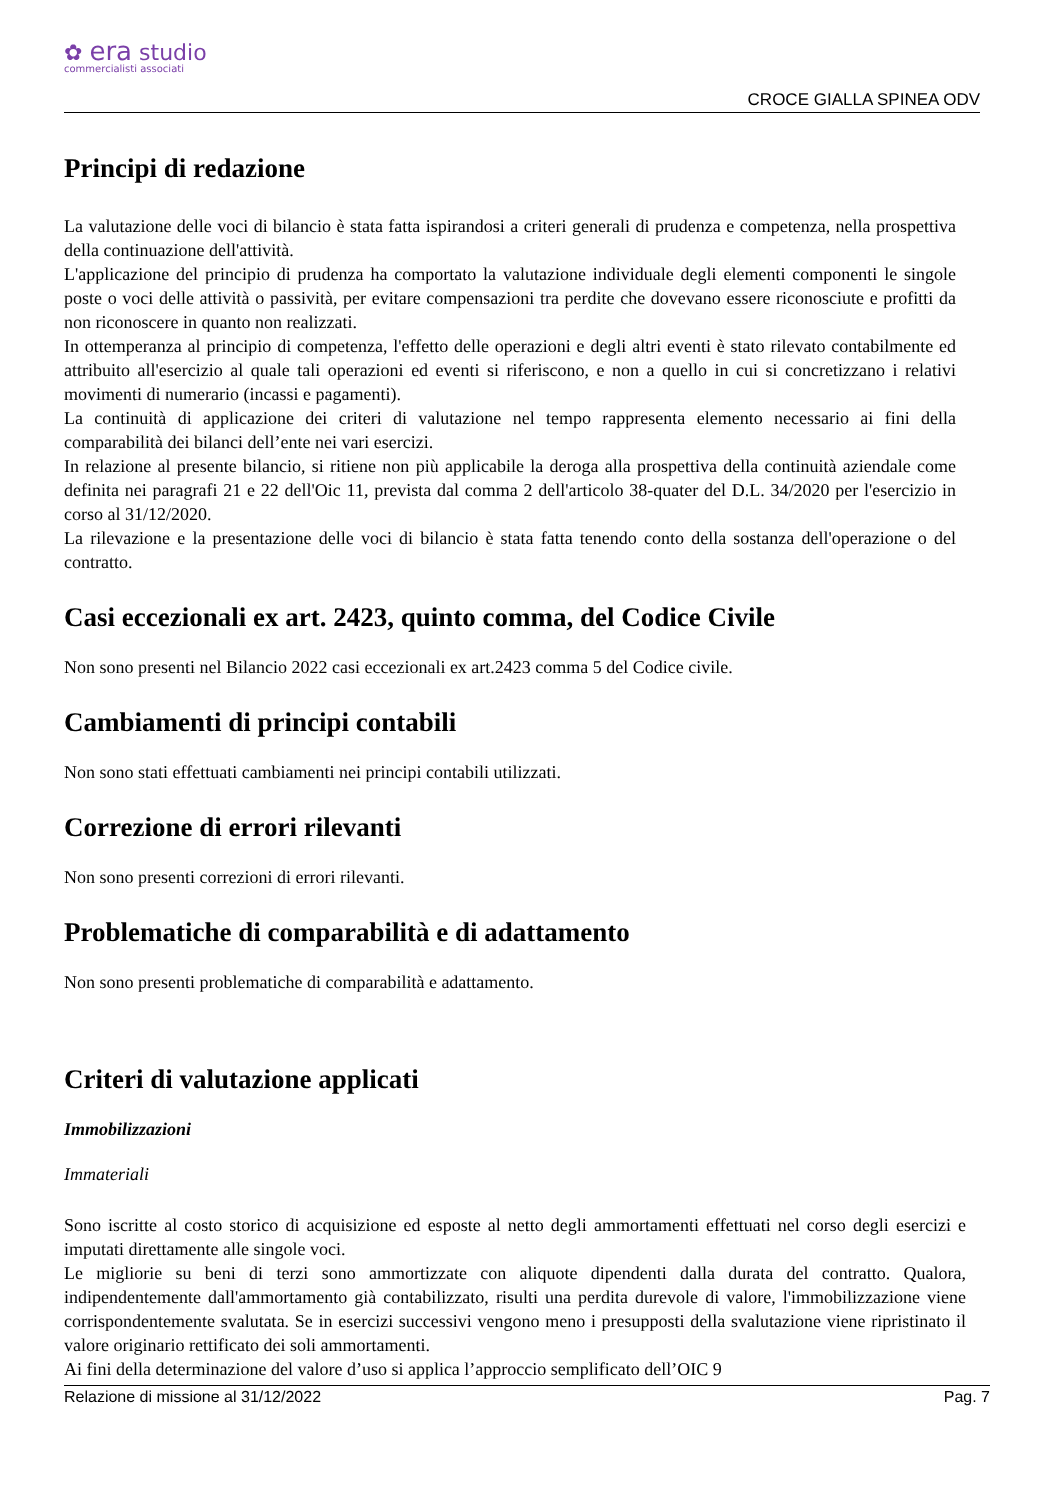✿ era studio
commercialisti associati
CROCE GIALLA SPINEA ODV
Principi di redazione
La valutazione delle voci di bilancio è stata fatta ispirandosi a criteri generali di prudenza e competenza, nella prospettiva della continuazione dell'attività.
L'applicazione del principio di prudenza ha comportato la valutazione individuale degli elementi componenti le singole poste o voci delle attività o passività, per evitare compensazioni tra perdite che dovevano essere riconosciute e profitti da non riconoscere in quanto non realizzati.
In ottemperanza al principio di competenza, l'effetto delle operazioni e degli altri eventi è stato rilevato contabilmente ed attribuito all'esercizio al quale tali operazioni ed eventi si riferiscono, e non a quello in cui si concretizzano i relativi movimenti di numerario (incassi e pagamenti).
La continuità di applicazione dei criteri di valutazione nel tempo rappresenta elemento necessario ai fini della comparabilità dei bilanci dell’ente nei vari esercizi.
In relazione al presente bilancio, si ritiene non più applicabile la deroga alla prospettiva della continuità aziendale come definita nei paragrafi 21 e 22 dell'Oic 11, prevista dal comma 2 dell'articolo 38-quater del D.L. 34/2020 per l'esercizio in corso al 31/12/2020.
La rilevazione e la presentazione delle voci di bilancio è stata fatta tenendo conto della sostanza dell'operazione o del contratto.
Casi eccezionali ex art. 2423, quinto comma, del Codice Civile
Non sono presenti nel Bilancio 2022 casi eccezionali ex art.2423 comma 5 del Codice civile.
Cambiamenti di principi contabili
Non sono stati effettuati cambiamenti nei principi contabili utilizzati.
Correzione di errori rilevanti
Non sono presenti correzioni di errori rilevanti.
Problematiche di comparabilità e di adattamento
Non sono presenti problematiche di comparabilità e adattamento.
Criteri di valutazione applicati
Immobilizzazioni
Immateriali
Sono iscritte al costo storico di acquisizione ed esposte al netto degli ammortamenti effettuati nel corso degli esercizi e imputati direttamente alle singole voci.
Le migliorie su beni di terzi sono ammortizzate con aliquote dipendenti dalla durata del contratto. Qualora, indipendentemente dall'ammortamento già contabilizzato, risulti una perdita durevole di valore, l'immobilizzazione viene corrispondentemente svalutata. Se in esercizi successivi vengono meno i presupposti della svalutazione viene ripristinato il valore originario rettificato dei soli ammortamenti.
Ai fini della determinazione del valore d’uso si applica l’approccio semplificato dell’OIC 9
Relazione di missione al 31/12/2022 Pag. 7